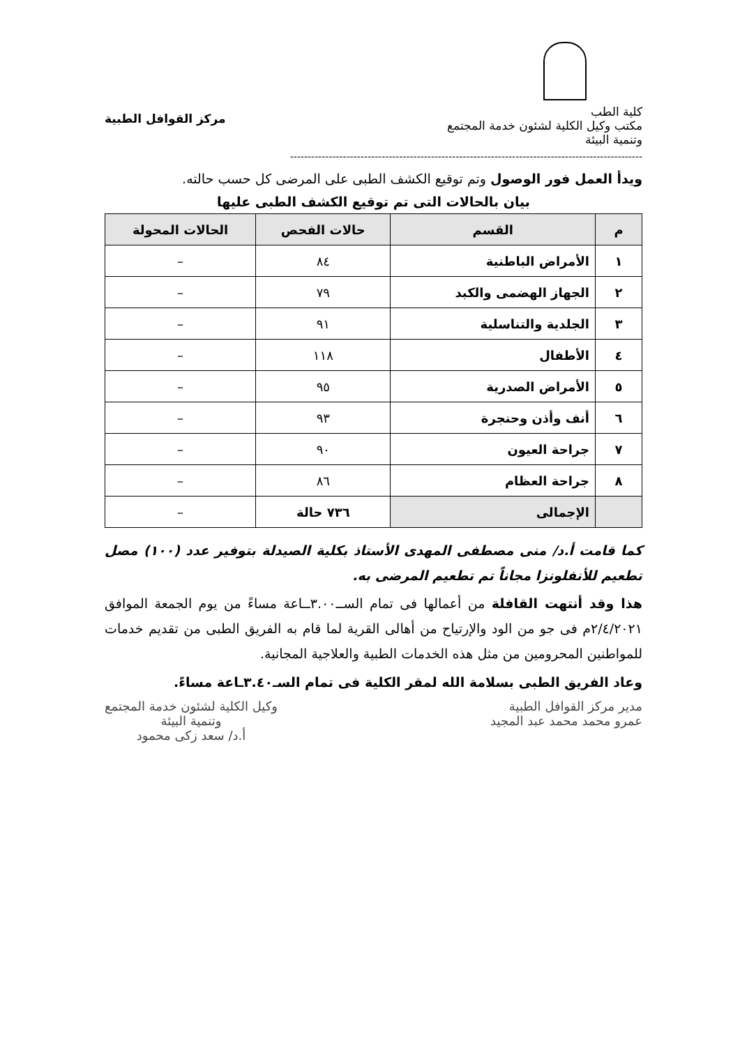كلية الطب
مكتب وكيل الكلية لشئون خدمة المجتمع
وتنمية البيئة
مركز القوافل الطبية
----------------------------------------------------------------------------------------------------
ويدأ العمل فور الوصول وتم توقيع الكشف الطبى على المرضى كل حسب حالته.
بيان بالحالات التى تم توقيع الكشف الطبى عليها
| م | القسم | حالات الفحص | الحالات المحولة |
| --- | --- | --- | --- |
| ١ | الأمراض الباطنية | ٨٤ | – |
| ٢ | الجهاز الهضمى والكبد | ٧٩ | – |
| ٣ | الجلدية والتناسلية | ٩١ | – |
| ٤ | الأطفال | ١١٨ | – |
| ٥ | الأمراض الصدرية | ٩٥ | – |
| ٦ | أنف وأذن وحنجرة | ٩٣ | – |
| ٧ | جراحة العيون | ٩٠ | – |
| ٨ | جراحة العظام | ٨٦ | – |
| | الإجمالى | ٧٣٦ حالة | – |
كما قامت أ.د/ منى مصطفى المهدى الأستاذ بكلية الصيدلة بتوفير عدد (١٠٠) مصل تطعيم للأنفلونزا مجاناً تم تطعيم المرضى به.
هذا وقد أنتهت القافلة من أعمالها فى تمام الســ٣.٠٠ــاعة مساءً من يوم الجمعة الموافق ٢/٤/٢٠٢١م فى جو من الود والإرتياح من أهالى القرية لما قام به الفريق الطبى من تقديم خدمات للمواطنين المحرومين من مثل هذه الخدمات الطبية والعلاجية المجانية.
وعاد الفريق الطبى بسلامة الله لمقر الكلية فى تمام السـ٣.٤٠ـاعة مساءً.
مدير مركز القوافل الطبية
عمرو محمد محمد عبد المجيد
وكيل الكلية لشئون خدمة المجتمع
وتنمية البيئة
أ.د/ سعد زكى محمود